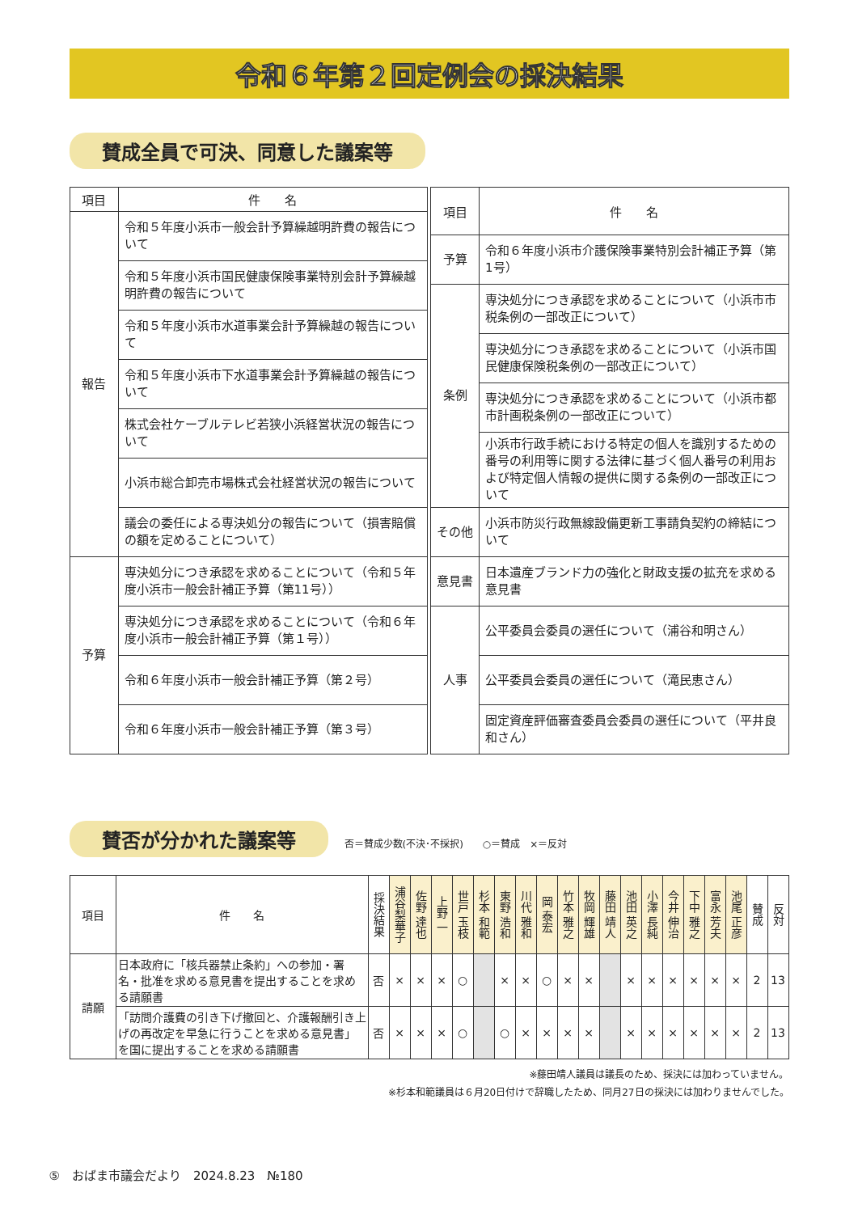令和６年第２回定例会の採決結果
賛成全員で可決、同意した議案等
| 項目 | 件 名 |
| --- | --- |
| 報告 | 令和５年度小浜市一般会計予算繰越明許費の報告について |
| | 令和５年度小浜市国民健康保険事業特別会計予算繰越明許費の報告について |
| | 令和５年度小浜市水道事業会計予算繰越の報告について |
| | 令和５年度小浜市下水道事業会計予算繰越の報告について |
| | 株式会社ケーブルテレビ若狭小浜経営状況の報告について |
| | 小浜市総合卸売市場株式会社経営状況の報告について |
| | 議会の委任による専決処分の報告について（損害賠償の額を定めることについて） |
| 予算 | 専決処分につき承認を求めることについて（令和５年度小浜市一般会計補正予算（第11号）） |
| | 専決処分につき承認を求めることについて（令和６年度小浜市一般会計補正予算（第１号）） |
| | 令和６年度小浜市一般会計補正予算（第２号） |
| | 令和６年度小浜市一般会計補正予算（第３号） |
| 項目 | 件 名 |
| --- | --- |
| 予算 | 令和６年度小浜市介護保険事業特別会計補正予算（第1号） |
| 条例 | 専決処分につき承認を求めることについて（小浜市市税条例の一部改正について） |
| | 専決処分につき承認を求めることについて（小浜市国民健康保険税条例の一部改正について） |
| | 専決処分につき承認を求めることについて（小浜市都市計画税条例の一部改正について） |
| | 小浜市行政手続における特定の個人を識別するための番号の利用等に関する法律に基づく個人番号の利用および特定個人情報の提供に関する条例の一部改正について |
| その他 | 小浜市防災行政無線設備更新工事請負契約の締結について |
| 意見書 | 日本遺産ブランド力の強化と財政支援の拡充を求める意見書 |
| 人事 | 公平委員会委員の選任について（浦谷和明さん） |
| | 公平委員会委員の選任について（滝民恵さん） |
| | 固定資産評価審査委員会委員の選任について（平井良和さん） |
賛否が分かれた議案等 否＝賛成少数(不決･不採択)　　○＝賛成　×＝反対
| 項目 | 件 名 | 採決結果 | 浦谷梨華子 | 佐野 達也 | 上野 一 | 世戸 玉枝 | 杉本 和範 | 東野 浩和 | 川代 雅和 | 岡 泰宏 | 竹本 雅之 | 牧岡 輝雄 | 藤田 靖人 | 池田 英之 | 小澤 長純 | 今井 伸治 | 下中 雅之 | 富永 芳夫 | 池尾 正彦 | 賛成 | 反対 |
| --- | --- | --- | --- | --- | --- | --- | --- | --- | --- | --- | --- | --- | --- | --- | --- | --- | --- | --- | --- | --- | --- |
| 請願 | 日本政府に「核兵器禁止条約」への参加・署名・批准を求める意見書を提出することを求める請願書 | 否 | × | × | × | ○ | | × | × | ○ | × | × | | × | × | × | × | × | × | 2 | 13 |
| | 「訪問介護費の引き下げ撤回と、介護報酬引き上げの再改定を早急に行うことを求める意見書」を国に提出することを求める請願書 | 否 | × | × | × | ○ | | ○ | × | × | × | × | | × | × | × | × | × | × | 2 | 13 |
※藤田靖人議員は議長のため、採決には加わっていません。
※杉本和範議員は６月20日付けで辞職したため、同月27日の採決には加わりませんでした。
⑤　おばま市議会だより　2024.8.23　№180